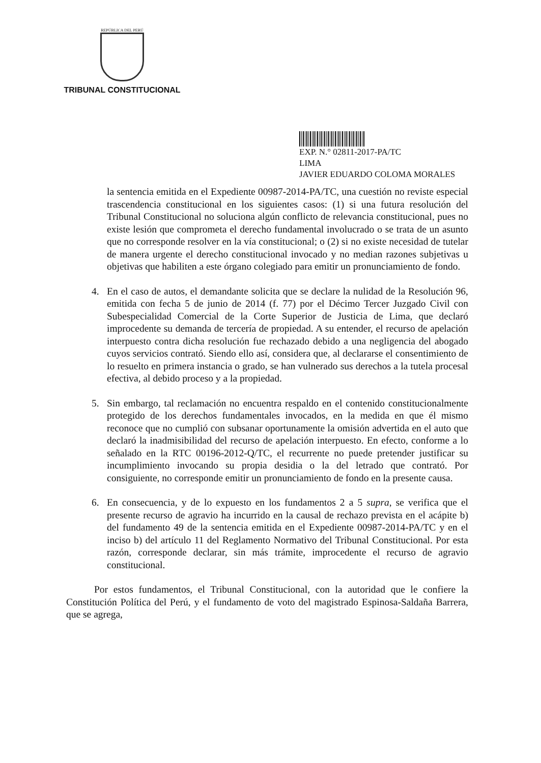REPÚBLICA DEL PERÚ
TRIBUNAL CONSTITUCIONAL
EXP. N.° 02811-2017-PA/TC
LIMA
JAVIER EDUARDO COLOMA MORALES
la sentencia emitida en el Expediente 00987-2014-PA/TC, una cuestión no reviste especial trascendencia constitucional en los siguientes casos: (1) si una futura resolución del Tribunal Constitucional no soluciona algún conflicto de relevancia constitucional, pues no existe lesión que comprometa el derecho fundamental involucrado o se trata de un asunto que no corresponde resolver en la vía constitucional; o (2) si no existe necesidad de tutelar de manera urgente el derecho constitucional invocado y no median razones subjetivas u objetivas que habiliten a este órgano colegiado para emitir un pronunciamiento de fondo.
4. En el caso de autos, el demandante solicita que se declare la nulidad de la Resolución 96, emitida con fecha 5 de junio de 2014 (f. 77) por el Décimo Tercer Juzgado Civil con Subespecialidad Comercial de la Corte Superior de Justicia de Lima, que declaró improcedente su demanda de tercería de propiedad. A su entender, el recurso de apelación interpuesto contra dicha resolución fue rechazado debido a una negligencia del abogado cuyos servicios contrató. Siendo ello así, considera que, al declararse el consentimiento de lo resuelto en primera instancia o grado, se han vulnerado sus derechos a la tutela procesal efectiva, al debido proceso y a la propiedad.
5. Sin embargo, tal reclamación no encuentra respaldo en el contenido constitucionalmente protegido de los derechos fundamentales invocados, en la medida en que él mismo reconoce que no cumplió con subsanar oportunamente la omisión advertida en el auto que declaró la inadmisibilidad del recurso de apelación interpuesto. En efecto, conforme a lo señalado en la RTC 00196-2012-Q/TC, el recurrente no puede pretender justificar su incumplimiento invocando su propia desidia o la del letrado que contrató. Por consiguiente, no corresponde emitir un pronunciamiento de fondo en la presente causa.
6. En consecuencia, y de lo expuesto en los fundamentos 2 a 5 supra, se verifica que el presente recurso de agravio ha incurrido en la causal de rechazo prevista en el acápite b) del fundamento 49 de la sentencia emitida en el Expediente 00987-2014-PA/TC y en el inciso b) del artículo 11 del Reglamento Normativo del Tribunal Constitucional. Por esta razón, corresponde declarar, sin más trámite, improcedente el recurso de agravio constitucional.
Por estos fundamentos, el Tribunal Constitucional, con la autoridad que le confiere la Constitución Política del Perú, y el fundamento de voto del magistrado Espinosa-Saldaña Barrera, que se agrega,